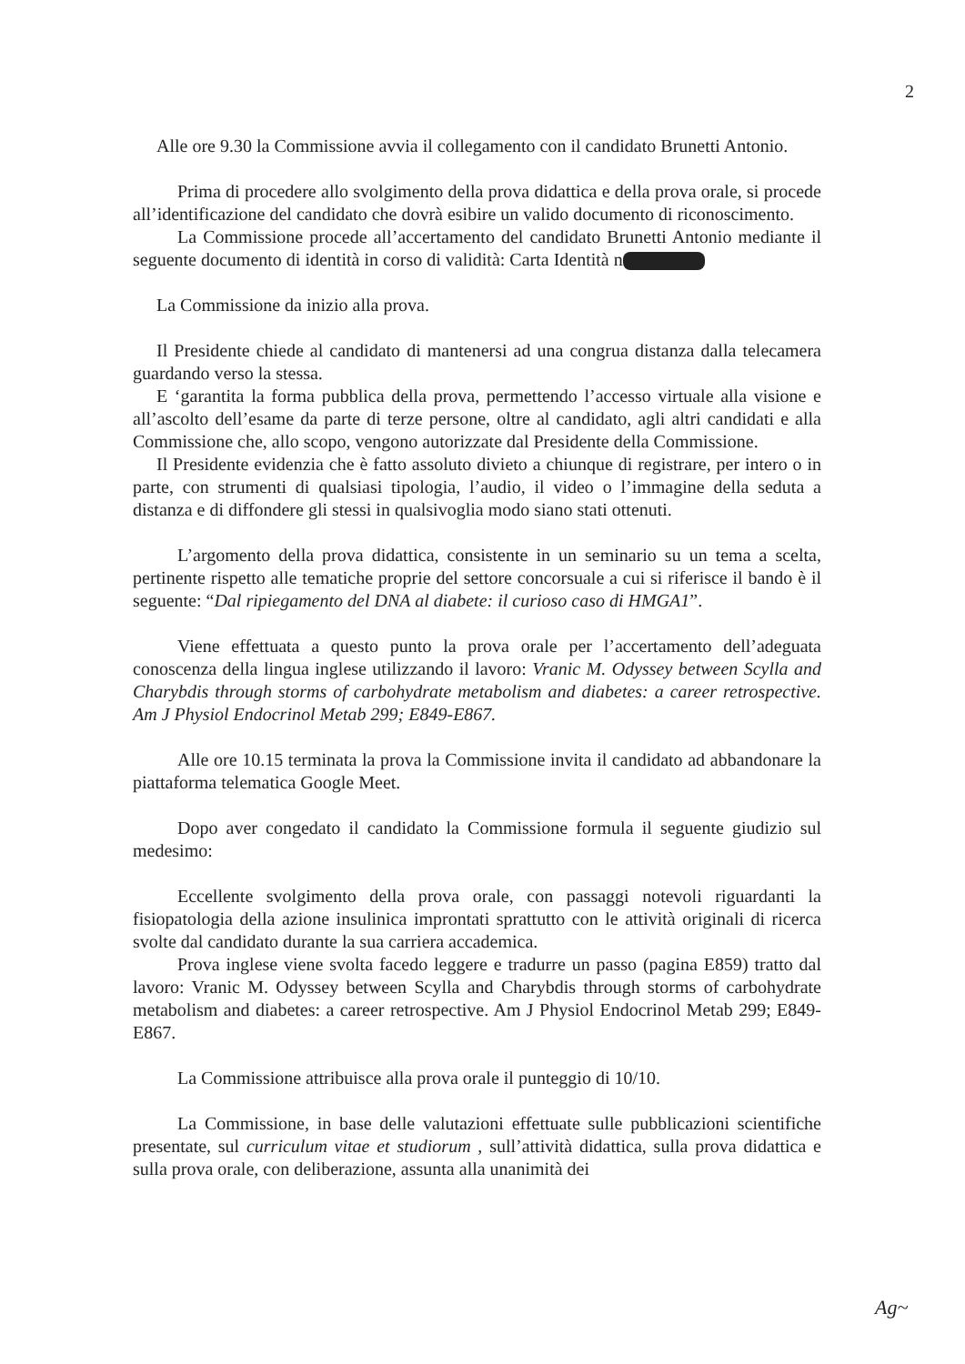2
Alle ore 9.30 la Commissione avvia il collegamento con il candidato Brunetti Antonio.
Prima di procedere allo svolgimento della prova didattica e della prova orale, si procede all’identificazione del candidato che dovrà esibire un valido documento di riconoscimento.
La Commissione procede all’accertamento del candidato Brunetti Antonio mediante il seguente documento di identità in corso di validità: Carta Identità n
La Commissione da inizio alla prova.
Il Presidente chiede al candidato di mantenersi ad una congrua distanza dalla telecamera guardando verso la stessa.
E ‘garantita la forma pubblica della prova, permettendo l’accesso virtuale alla visione e all’ascolto dell’esame da parte di terze persone, oltre al candidato, agli altri candidati e alla Commissione che, allo scopo, vengono autorizzate dal Presidente della Commissione.
Il Presidente evidenzia che è fatto assoluto divieto a chiunque di registrare, per intero o in parte, con strumenti di qualsiasi tipologia, l’audio, il video o l’immagine della seduta a distanza e di diffondere gli stessi in qualsivoglia modo siano stati ottenuti.
L’argomento della prova didattica, consistente in un seminario su un tema a scelta, pertinente rispetto alle tematiche proprie del settore concorsuale a cui si riferisce il bando è il seguente: “Dal ripiegamento del DNA al diabete: il curioso caso di HMGA1”.
Viene effettuata a questo punto la prova orale per l’accertamento dell’adeguata conoscenza della lingua inglese utilizzando il lavoro: Vranic M. Odyssey between Scylla and Charybdis through storms of carbohydrate metabolism and diabetes: a career retrospective. Am J Physiol Endocrinol Metab 299; E849-E867.
Alle ore 10.15 terminata la prova la Commissione invita il candidato ad abbandonare la piattaforma telematica Google Meet.
Dopo aver congedato il candidato la Commissione formula il seguente giudizio sul medesimo:
Eccellente svolgimento della prova orale, con passaggi notevoli riguardanti la fisiopatologia della azione insulinica improntati sprattutto con le attività originali di ricerca svolte dal candidato durante la sua carriera accademica.
Prova inglese viene svolta facedo leggere e tradurre un passo (pagina E859) tratto dal lavoro: Vranic M. Odyssey between Scylla and Charybdis through storms of carbohydrate metabolism and diabetes: a career retrospective. Am J Physiol Endocrinol Metab 299; E849-E867.
La Commissione attribuisce alla prova orale il punteggio di 10/10.
La Commissione, in base delle valutazioni effettuate sulle pubblicazioni scientifiche presentate, sul curriculum vitae et studiorum , sull’attività didattica, sulla prova didattica e sulla prova orale, con deliberazione, assunta alla unanimità dei
Ag~